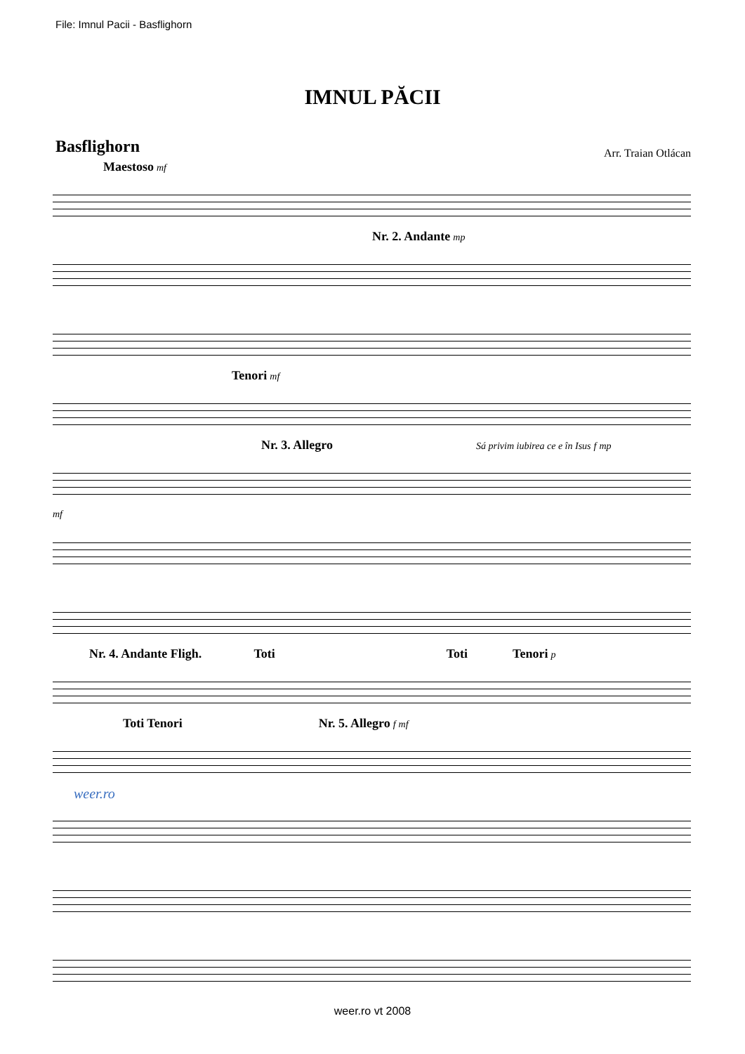File: Imnul Pacii - Basflighorn
IMNUL PĂCII
Basflighorn
Arr. Traian Otlácan
Maestoso mf
Nr. 2. Andante mp
Tenori mf
Nr. 3. Allegro Sá privim iubirea ce e în Isus f mp
mf
Nr. 4. Andante Fligh. Toti Toti Tenori p
Toti Tenori Nr. 5. Allegro f mf
weer.ro
weer.ro vt 2008